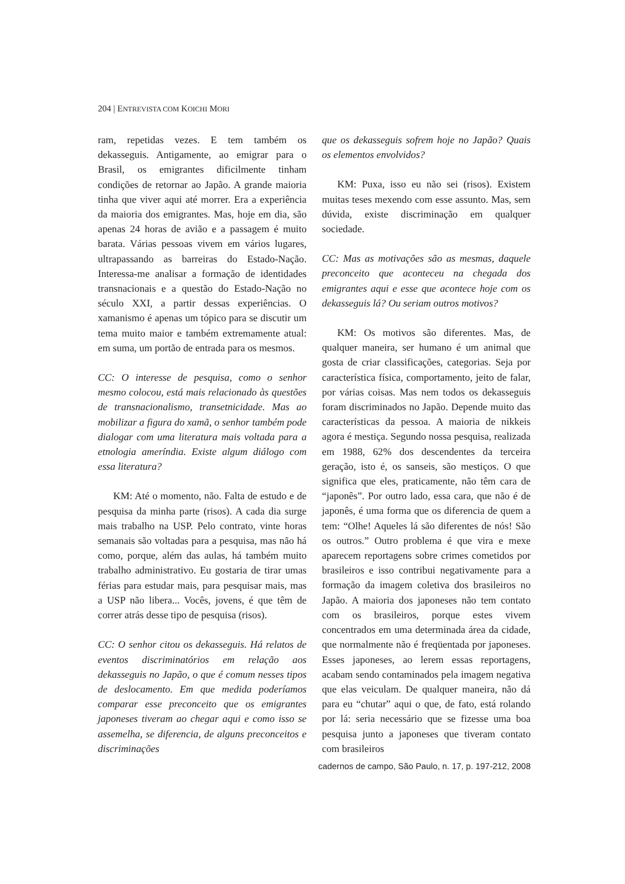204 | ENTREVISTA COM KOICHI MORI
ram, repetidas vezes. E tem também os dekasseguis. Antigamente, ao emigrar para o Brasil, os emigrantes dificilmente tinham condições de retornar ao Japão. A grande maioria tinha que viver aqui até morrer. Era a experiência da maioria dos emigrantes. Mas, hoje em dia, são apenas 24 horas de avião e a passagem é muito barata. Várias pessoas vivem em vários lugares, ultrapassando as barreiras do Estado-Nação. Interessa-me analisar a formação de identidades transnacionais e a questão do Estado-Nação no século XXI, a partir dessas experiências. O xamanismo é apenas um tópico para se discutir um tema muito maior e também extremamente atual: em suma, um portão de entrada para os mesmos.
CC: O interesse de pesquisa, como o senhor mesmo colocou, está mais relacionado às questões de transnacionalismo, transetnicidade. Mas ao mobilizar a figura do xamã, o senhor também pode dialogar com uma literatura mais voltada para a etnologia ameríndia. Existe algum diálogo com essa literatura?
KM: Até o momento, não. Falta de estudo e de pesquisa da minha parte (risos). A cada dia surge mais trabalho na USP. Pelo contrato, vinte horas semanais são voltadas para a pesquisa, mas não há como, porque, além das aulas, há também muito trabalho administrativo. Eu gostaria de tirar umas férias para estudar mais, para pesquisar mais, mas a USP não libera... Vocês, jovens, é que têm de correr atrás desse tipo de pesquisa (risos).
CC: O senhor citou os dekasseguis. Há relatos de eventos discriminatórios em relação aos dekasseguis no Japão, o que é comum nesses tipos de deslocamento. Em que medida poderíamos comparar esse preconceito que os emigrantes japoneses tiveram ao chegar aqui e como isso se assemelha, se diferencia, de alguns preconceitos e discriminações
que os dekasseguis sofrem hoje no Japão? Quais os elementos envolvidos?
KM: Puxa, isso eu não sei (risos). Existem muitas teses mexendo com esse assunto. Mas, sem dúvida, existe discriminação em qualquer sociedade.
CC: Mas as motivações são as mesmas, daquele preconceito que aconteceu na chegada dos emigrantes aqui e esse que acontece hoje com os dekasseguis lá? Ou seriam outros motivos?
KM: Os motivos são diferentes. Mas, de qualquer maneira, ser humano é um animal que gosta de criar classificações, categorias. Seja por característica física, comportamento, jeito de falar, por várias coisas. Mas nem todos os dekasseguis foram discriminados no Japão. Depende muito das características da pessoa. A maioria de nikkeis agora é mestiça. Segundo nossa pesquisa, realizada em 1988, 62% dos descendentes da terceira geração, isto é, os sanseis, são mestiços. O que significa que eles, praticamente, não têm cara de “japonês”. Por outro lado, essa cara, que não é de japonês, é uma forma que os diferencia de quem a tem: “Olhe! Aqueles lá são diferentes de nós! São os outros.” Outro problema é que vira e mexe aparecem reportagens sobre crimes cometidos por brasileiros e isso contribui negativamente para a formação da imagem coletiva dos brasileiros no Japão. A maioria dos japoneses não tem contato com os brasileiros, porque estes vivem concentrados em uma determinada área da cidade, que normalmente não é freqüentada por japoneses. Esses japoneses, ao lerem essas reportagens, acabam sendo contaminados pela imagem negativa que elas veiculam. De qualquer maneira, não dá para eu “chutar” aqui o que, de fato, está rolando por lá: seria necessário que se fizesse uma boa pesquisa junto a japoneses que tiveram contato com brasileiros
cadernos de campo, São Paulo, n. 17, p. 197-212, 2008